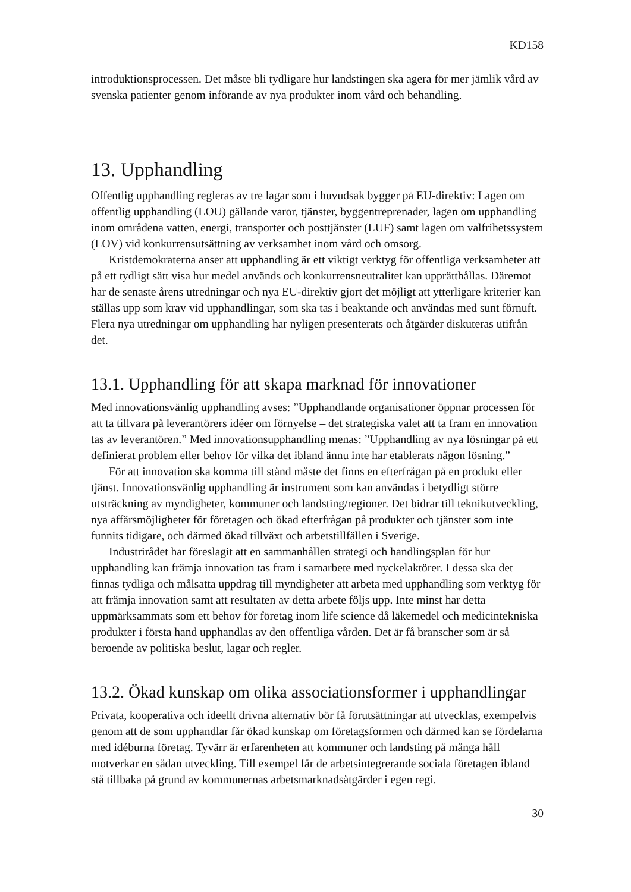KD158
introduktionsprocessen. Det måste bli tydligare hur landstingen ska agera för mer jämlik vård av svenska patienter genom införande av nya produkter inom vård och behandling.
13. Upphandling
Offentlig upphandling regleras av tre lagar som i huvudsak bygger på EU-direktiv: Lagen om offentlig upphandling (LOU) gällande varor, tjänster, byggentreprenader, lagen om upphandling inom områdena vatten, energi, transporter och posttjänster (LUF) samt lagen om valfrihetssystem (LOV) vid konkurrensutsättning av verksamhet inom vård och omsorg.
Kristdemokraterna anser att upphandling är ett viktigt verktyg för offentliga verksamheter att på ett tydligt sätt visa hur medel används och konkurrensneutralitet kan upprätthållas. Däremot har de senaste årens utredningar och nya EU-direktiv gjort det möjligt att ytterligare kriterier kan ställas upp som krav vid upphandlingar, som ska tas i beaktande och användas med sunt förnuft. Flera nya utredningar om upphandling har nyligen presenterats och åtgärder diskuteras utifrån det.
13.1. Upphandling för att skapa marknad för innovationer
Med innovationsvänlig upphandling avses: ”Upphandlande organisationer öppnar processen för att ta tillvara på leverantörers idéer om förnyelse – det strategiska valet att ta fram en innovation tas av leverantören.” Med innovationsupphandling menas: ”Upphandling av nya lösningar på ett definierat problem eller behov för vilka det ibland ännu inte har etablerats någon lösning.”
För att innovation ska komma till stånd måste det finns en efterfrågan på en produkt eller tjänst. Innovationsvänlig upphandling är instrument som kan användas i betydligt större utsträckning av myndigheter, kommuner och landsting/regioner. Det bidrar till teknikutveckling, nya affärsmöjligheter för företagen och ökad efterfrågan på produkter och tjänster som inte funnits tidigare, och därmed ökad tillväxt och arbetstillfällen i Sverige.
Industrirådet har föreslagit att en sammanhållen strategi och handlingsplan för hur upphandling kan främja innovation tas fram i samarbete med nyckelaktörer. I dessa ska det finnas tydliga och målsatta uppdrag till myndigheter att arbeta med upphandling som verktyg för att främja innovation samt att resultaten av detta arbete följs upp. Inte minst har detta uppmärksammats som ett behov för företag inom life science då läkemedel och medicintekniska produkter i första hand upphandlas av den offentliga vården. Det är få branscher som är så beroende av politiska beslut, lagar och regler.
13.2. Ökad kunskap om olika associationsformer i upphandlingar
Privata, kooperativa och ideellt drivna alternativ bör få förutsättningar att utvecklas, exempelvis genom att de som upphandlar får ökad kunskap om företagsformen och därmed kan se fördelarna med idéburna företag. Tyvärr är erfarenheten att kommuner och landsting på många håll motverkar en sådan utveckling. Till exempel får de arbetsintegrerande sociala företagen ibland stå tillbaka på grund av kommunernas arbetsmarknadsåtgärder i egen regi.
30